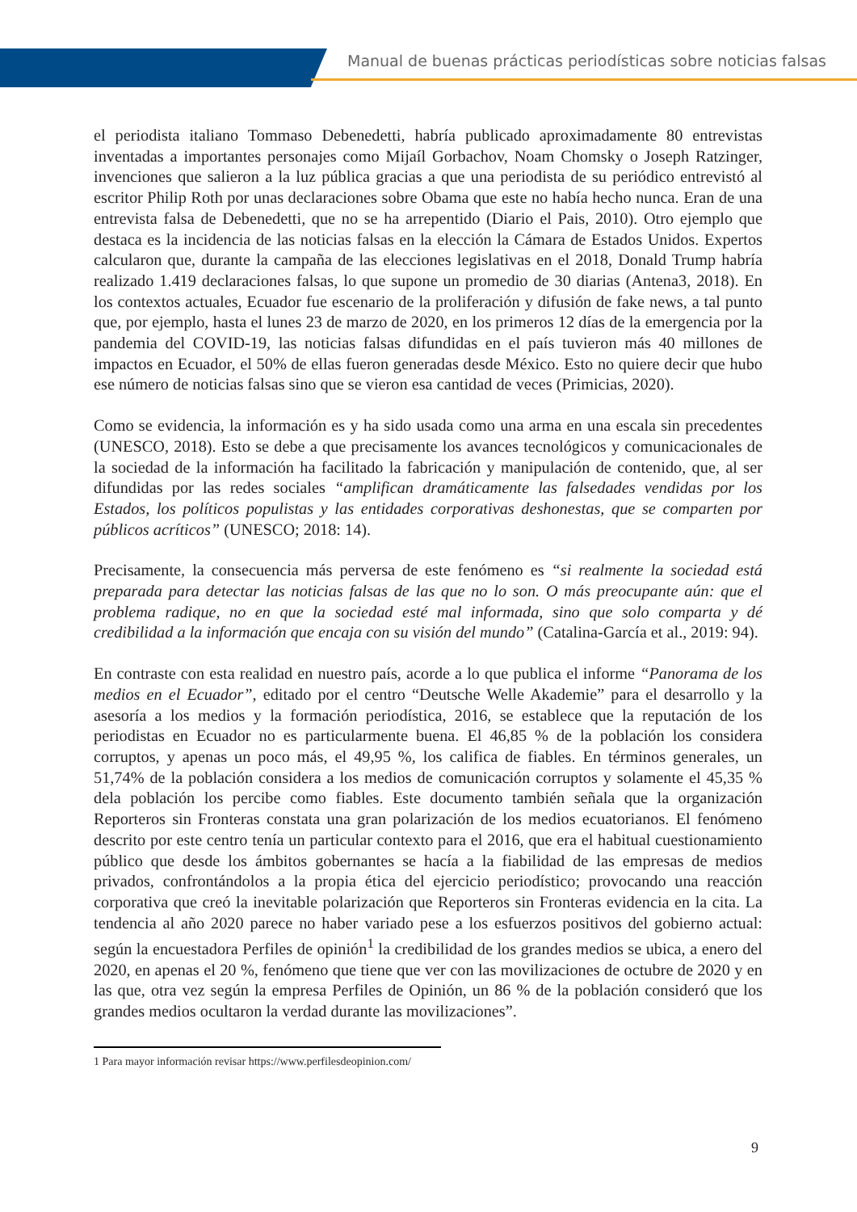Manual de buenas prácticas periodísticas sobre noticias falsas
el periodista italiano Tommaso Debenedetti, habría publicado aproximadamente 80 entrevistas inventadas a importantes personajes como Mijaíl Gorbachov, Noam Chomsky o Joseph Ratzinger, invenciones que salieron a la luz pública gracias a que una periodista de su periódico entrevistó al escritor Philip Roth por unas declaraciones sobre Obama que este no había hecho nunca. Eran de una entrevista falsa de Debenedetti, que no se ha arrepentido (Diario el Pais, 2010). Otro ejemplo que destaca es la incidencia de las noticias falsas en la elección la Cámara de Estados Unidos. Expertos calcularon que, durante la campaña de las elecciones legislativas en el 2018, Donald Trump habría realizado 1.419 declaraciones falsas, lo que supone un promedio de 30 diarias (Antena3, 2018). En los contextos actuales, Ecuador fue escenario de la proliferación y difusión de fake news, a tal punto que, por ejemplo, hasta el lunes 23 de marzo de 2020, en los primeros 12 días de la emergencia por la pandemia del COVID-19, las noticias falsas difundidas en el país tuvieron más 40 millones de impactos en Ecuador, el 50% de ellas fueron generadas desde México. Esto no quiere decir que hubo ese número de noticias falsas sino que se vieron esa cantidad de veces (Primicias, 2020).
Como se evidencia, la información es y ha sido usada como una arma en una escala sin precedentes (UNESCO, 2018). Esto se debe a que precisamente los avances tecnológicos y comunicacionales de la sociedad de la información ha facilitado la fabricación y manipulación de contenido, que, al ser difundidas por las redes sociales “amplifican dramáticamente las falsedades vendidas por los Estados, los políticos populistas y las entidades corporativas deshonestas, que se comparten por públicos acríticos” (UNESCO; 2018: 14).
Precisamente, la consecuencia más perversa de este fenómeno es “si realmente la sociedad está preparada para detectar las noticias falsas de las que no lo son. O más preocupante aún: que el problema radique, no en que la sociedad esté mal informada, sino que solo comparta y dé credibilidad a la información que encaja con su visión del mundo” (Catalina-García et al., 2019: 94).
En contraste con esta realidad en nuestro país, acorde a lo que publica el informe “Panorama de los medios en el Ecuador”, editado por el centro “Deutsche Welle Akademie” para el desarrollo y la asesoría a los medios y la formación periodística, 2016, se establece que la reputación de los periodistas en Ecuador no es particularmente buena. El 46,85 % de la población los considera corruptos, y apenas un poco más, el 49,95 %, los califica de fiables. En términos generales, un 51,74% de la población considera a los medios de comunicación corruptos y solamente el 45,35 % dela población los percibe como fiables. Este documento también señala que la organización Reporteros sin Fronteras constata una gran polarización de los medios ecuatorianos. El fenómeno descrito por este centro tenía un particular contexto para el 2016, que era el habitual cuestionamiento público que desde los ámbitos gobernantes se hacía a la fiabilidad de las empresas de medios privados, confrontándolos a la propia ética del ejercicio periodístico; provocando una reacción corporativa que creó la inevitable polarización que Reporteros sin Fronteras evidencia en la cita. La tendencia al año 2020 parece no haber variado pese a los esfuerzos positivos del gobierno actual: según la encuestadora Perfiles de opinión<sup>1</sup> la credibilidad de los grandes medios se ubica, a enero del 2020, en apenas el 20 %, fenómeno que tiene que ver con las movilizaciones de octubre de 2020 y en las que, otra vez según la empresa Perfiles de Opinión, un 86 % de la población consideró que los grandes medios ocultaron la verdad durante las movilizaciones”.
1 Para mayor información revisar https://www.perfilesdeopinion.com/
9